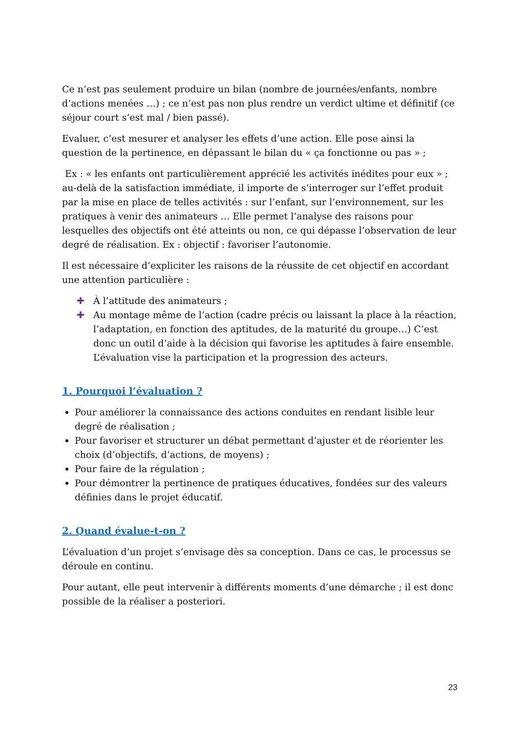Ce n’est pas seulement produire un bilan (nombre de journées/enfants, nombre d’actions menées …) ; ce n’est pas non plus rendre un verdict ultime et définitif (ce séjour court s’est mal / bien passé).
Evaluer, c’est mesurer et analyser les effets d’une action. Elle pose ainsi la question de la pertinence, en dépassant le bilan du « ça fonctionne ou pas » ;
Ex : « les enfants ont particulièrement apprécié les activités inédites pour eux » ; au-delà de la satisfaction immédiate, il importe de s’interroger sur l’effet produit par la mise en place de telles activités : sur l’enfant, sur l’environnement, sur les pratiques à venir des animateurs … Elle permet l’analyse des raisons pour lesquelles des objectifs ont été atteints ou non, ce qui dépasse l’observation de leur degré de réalisation. Ex : objectif : favoriser l’autonomie.
Il est nécessaire d’expliciter les raisons de la réussite de cet objectif en accordant une attention particulière :
✚ À l’attitude des animateurs ;
✚ Au montage même de l’action (cadre précis ou laissant la place à la réaction, l’adaptation, en fonction des aptitudes, de la maturité du groupe…) C’est donc un outil d’aide à la décision qui favorise les aptitudes à faire ensemble. L’évaluation vise la participation et la progression des acteurs.
1. Pourquoi l’évaluation ?
Pour améliorer la connaissance des actions conduites en rendant lisible leur degré de réalisation ;
Pour favoriser et structurer un débat permettant d’ajuster et de réorienter les choix (d’objectifs, d’actions, de moyens) ;
Pour faire de la régulation ;
Pour démontrer la pertinence de pratiques éducatives, fondées sur des valeurs définies dans le projet éducatif.
2. Quand évalue-t-on ?
L’évaluation d’un projet s’envisage dès sa conception. Dans ce cas, le processus se déroule en continu.
Pour autant, elle peut intervenir à différents moments d’une démarche ; il est donc possible de la réaliser a posteriori.
23